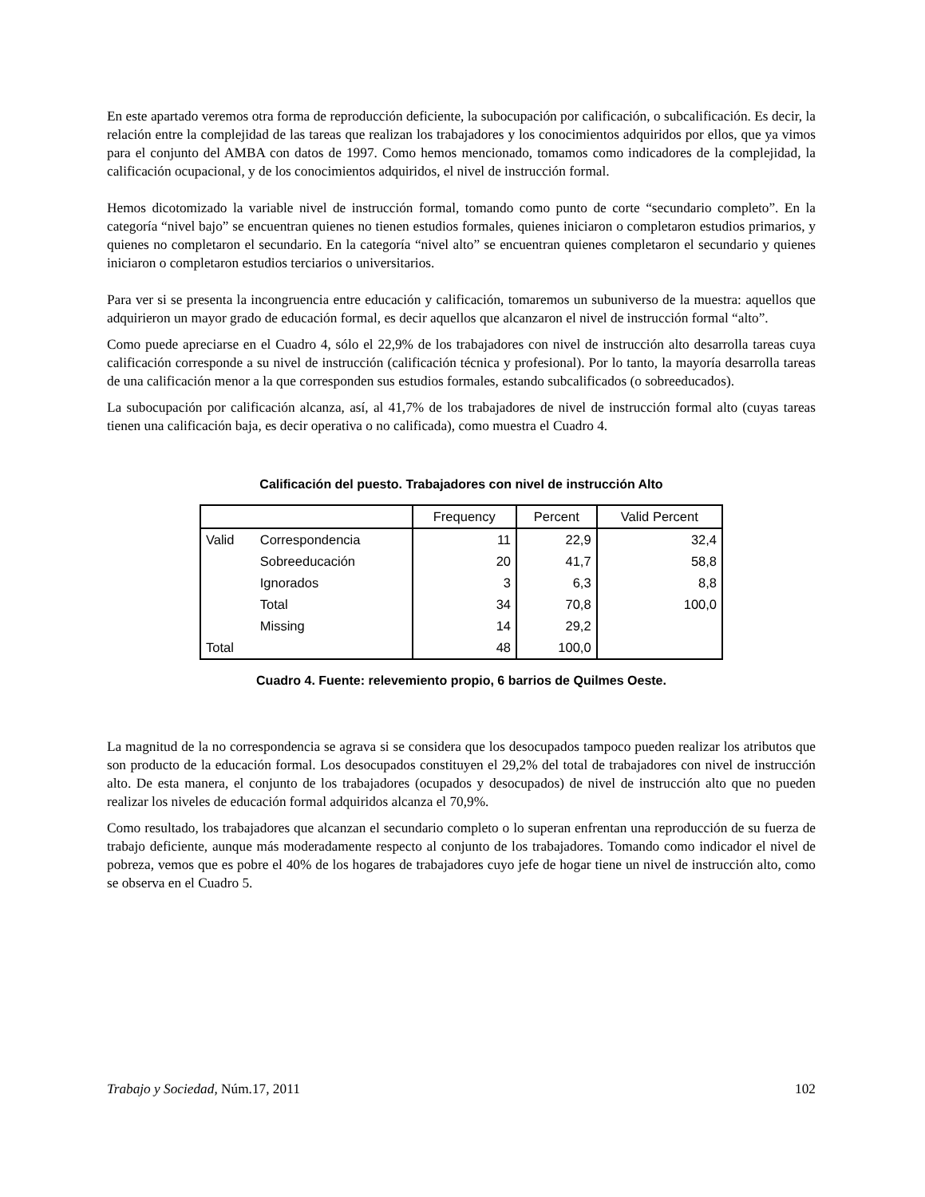En este apartado veremos otra forma de reproducción deficiente, la subocupación por calificación, o subcalificación. Es decir, la relación entre la complejidad de las tareas que realizan los trabajadores y los conocimientos adquiridos por ellos, que ya vimos para el conjunto del AMBA con datos de 1997. Como hemos mencionado, tomamos como indicadores de la complejidad, la calificación ocupacional, y de los conocimientos adquiridos, el nivel de instrucción formal.
Hemos dicotomizado la variable nivel de instrucción formal, tomando como punto de corte “secundario completo”. En la categoría “nivel bajo” se encuentran quienes no tienen estudios formales, quienes iniciaron o completaron estudios primarios, y quienes no completaron el secundario. En la categoría “nivel alto” se encuentran quienes completaron el secundario y quienes iniciaron o completaron estudios terciarios o universitarios.
Para ver si se presenta la incongruencia entre educación y calificación, tomaremos un subuniverso de la muestra: aquellos que adquirieron un mayor grado de educación formal, es decir aquellos que alcanzaron el nivel de instrucción formal “alto”.
Como puede apreciarse en el Cuadro 4, sólo el 22,9% de los trabajadores con nivel de instrucción alto desarrolla tareas cuya calificación corresponde a su nivel de instrucción (calificación técnica y profesional). Por lo tanto, la mayoría desarrolla tareas de una calificación menor a la que corresponden sus estudios formales, estando subcalificados (o sobreeducados).
La subocupación por calificación alcanza, así, al 41,7% de los trabajadores de nivel de instrucción formal alto (cuyas tareas tienen una calificación baja, es decir operativa o no calificada), como muestra el Cuadro 4.
Calificación del puesto. Trabajadores con nivel de instrucción Alto
| | | Frequency | Percent | Valid Percent |
| --- | --- | --- | --- | --- |
| Valid | Correspondencia | 11 | 22,9 | 32,4 |
| | Sobreeducación | 20 | 41,7 | 58,8 |
| | Ignorados | 3 | 6,3 | 8,8 |
| | Total | 34 | 70,8 | 100,0 |
| | Missing | 14 | 29,2 | |
| Total | | 48 | 100,0 | |
Cuadro 4. Fuente: relevemiento propio, 6 barrios de Quilmes Oeste.
La magnitud de la no correspondencia se agrava si se considera que los desocupados tampoco pueden realizar los atributos que son producto de la educación formal. Los desocupados constituyen el 29,2% del total de trabajadores con nivel de instrucción alto. De esta manera, el conjunto de los trabajadores (ocupados y desocupados) de nivel de instrucción alto que no pueden realizar los niveles de educación formal adquiridos alcanza el 70,9%.
Como resultado, los trabajadores que alcanzan el secundario completo o lo superan enfrentan una reproducción de su fuerza de trabajo deficiente, aunque más moderadamente respecto al conjunto de los trabajadores. Tomando como indicador el nivel de pobreza, vemos que es pobre el 40% de los hogares de trabajadores cuyo jefe de hogar tiene un nivel de instrucción alto, como se observa en el Cuadro 5.
Trabajo y Sociedad, Núm.17, 2011 102